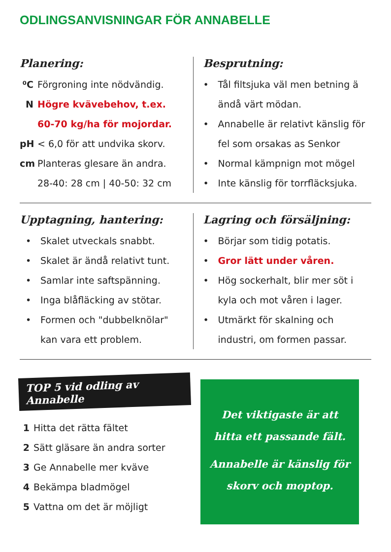ODLINGSANVISNINGAR FÖR ANNABELLE
Planering:
⁰C Förgroning inte nödvändig.
N Högre kvävebehov, t.ex.
60-70 kg/ha för mojordar.
pH < 6,0 för att undvika skorv.
cm Planteras glesare än andra.
28-40: 28 cm | 40-50: 32 cm
Besprutning:
• Tål filtsjuka väl men betning ä ändå värt mödan.
• Annabelle är relativt känslig för fel som orsakas as Senkor
• Normal kämpnign mot mögel
• Inte känslig för torrfläcksjuka.
Upptagning, hantering:
• Skalet utveckals snabbt.
• Skalet är ändå relativt tunt.
• Samlar inte saftspänning.
• Inga blåfläcking av stötar.
• Formen och "dubbelknölar" kan vara ett problem.
Lagring och försäljning:
• Börjar som tidig potatis.
• Gror lätt under våren.
• Hög sockerhalt, blir mer söt i kyla och mot våren i lager.
• Utmärkt för skalning och industri, om formen passar.
TOP 5 vid odling av Annabelle
1 Hitta det rätta fältet
2 Sätt gläsare än andra sorter
3 Ge Annabelle mer kväve
4 Bekämpa bladmögel
5 Vattna om det är möjligt
Det viktigaste är att
hitta ett passande fält.
Annabelle är känslig för
skorv och moptop.